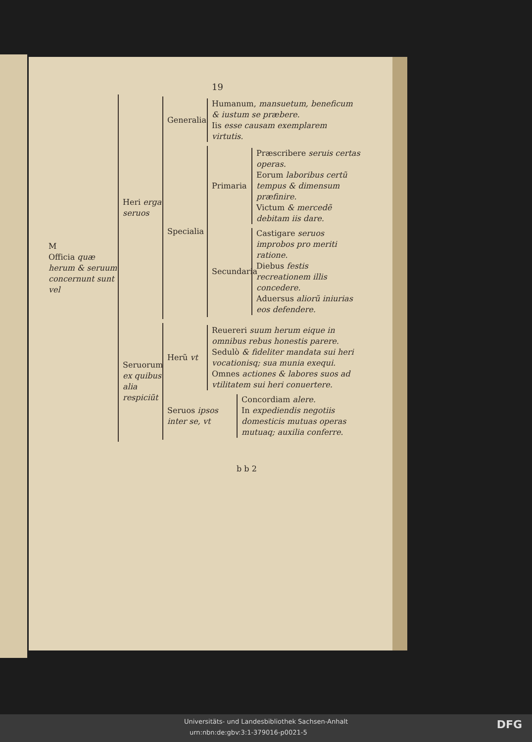19
M
Officia quæ herum & seruum concernunt sunt vel
Heri erga seruos
Generalia
Humanum, mansuetum, beneficum & iustum se præbere.
Iis esse causam exemplarem virtutis.
Specialia
Primaria
Præscribere seruis certas operas.
Eorum laboribus certũ tempus & dimensum præfinire.
Victum & mercedẽ debitam iis dare.
Secundaria
Castigare seruos improbos pro meriti ratione.
Diebus festis recreationem illis concedere.
Aduersus aliorũ iniurias eos defendere.
Seruorum ex quibus alia respiciũt
Herũ vt
Reuereri suum herum eique in omnibus rebus honestis parere.
Sedulò & fideliter mandata sui heri vocationisq; sua munia exequi.
Omnes actiones & labores suos ad vtilitatem sui heri conuertere.
Seruos ipsos inter se, vt
Concordiam alere.
In expediendis negotiis domesticis mutuas operas mutuaq; auxilia conferre.
b b 2
Universitäts- und Landesbibliothek Sachsen-Anhalt
urn:nbn:de:gbv:3:1-379016-p0021-5 DFG